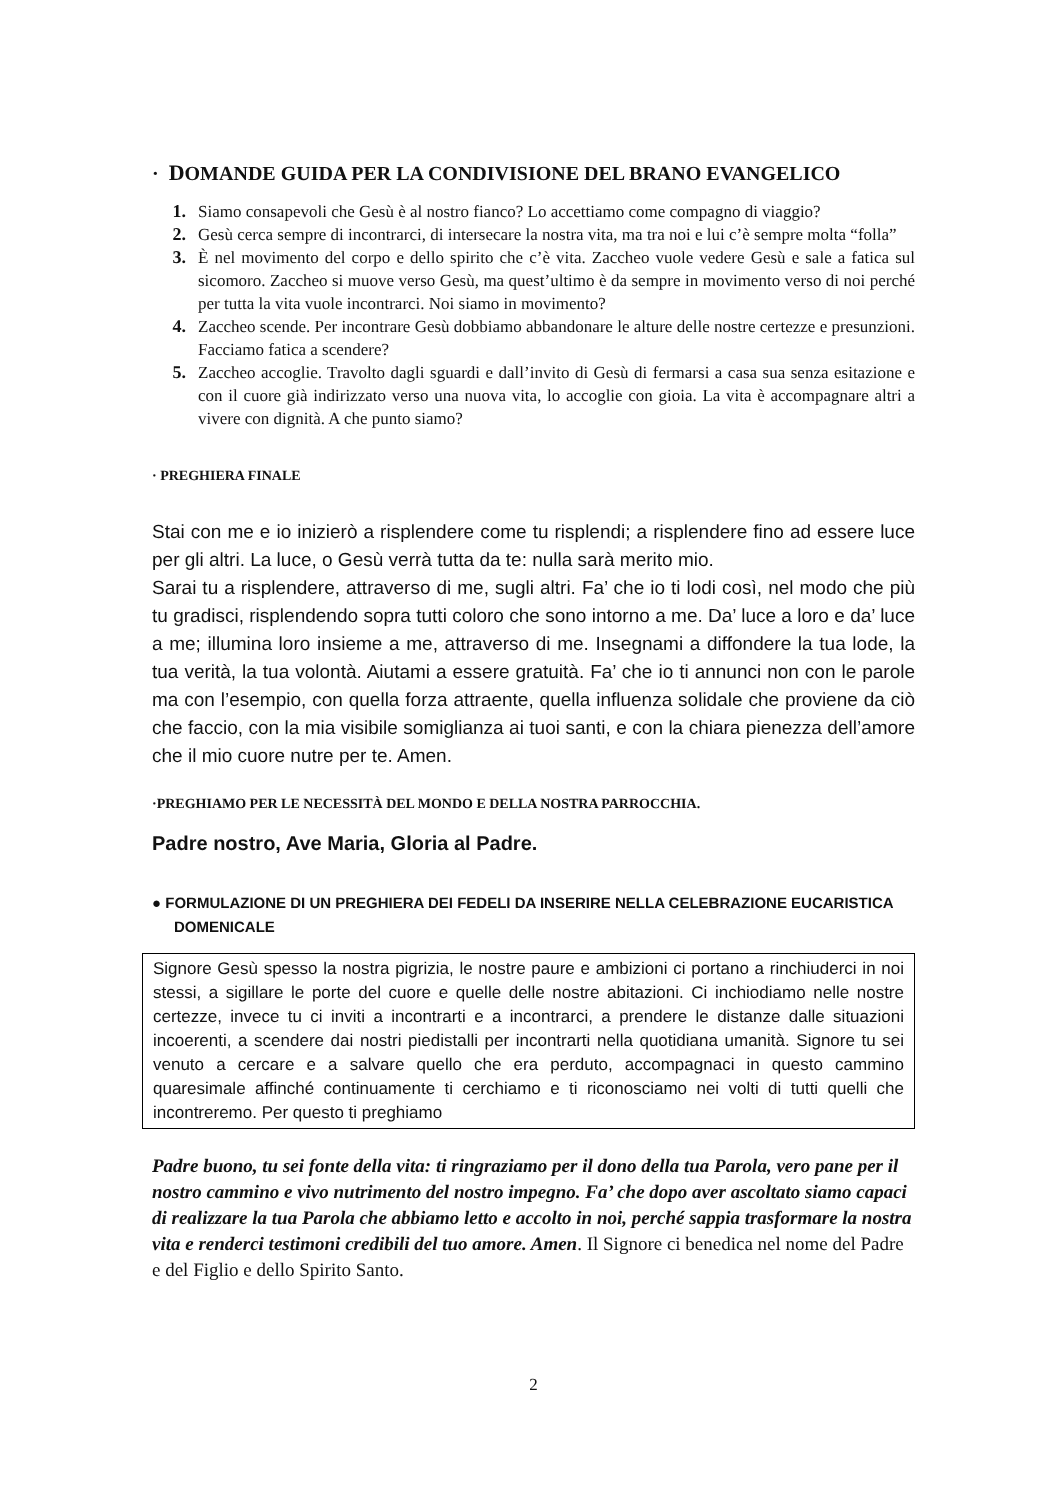· DOMANDE GUIDA PER LA CONDIVISIONE DEL BRANO EVANGELICO
1. Siamo consapevoli che Gesù è al nostro fianco? Lo accettiamo come compagno di viaggio?
2. Gesù cerca sempre di incontrarci, di intersecare la nostra vita, ma tra noi e lui c’è sempre molta “folla”
3. È nel movimento del corpo e dello spirito che c’è vita. Zaccheo vuole vedere Gesù e sale a fatica sul sicomoro. Zaccheo si muove verso Gesù, ma quest’ultimo è da sempre in movimento verso di noi perché per tutta la vita vuole incontrarci. Noi siamo in movimento?
4. Zaccheo scende. Per incontrare Gesù dobbiamo abbandonare le alture delle nostre certezze e presunzioni. Facciamo fatica a scendere?
5. Zaccheo accoglie. Travolto dagli sguardi e dall’invito di Gesù di fermarsi a casa sua senza esitazione e con il cuore già indirizzato verso una nuova vita, lo accoglie con gioia. La vita è accompagnare altri a vivere con dignità. A che punto siamo?
· PREGHIERA FINALE
Stai con me e io inizierò a risplendere come tu risplendi; a risplendere fino ad essere luce per gli altri. La luce, o Gesù verrà tutta da te: nulla sarà merito mio.
Sarai tu a risplendere, attraverso di me, sugli altri. Fa’ che io ti lodi così, nel modo che più tu gradisci, risplendendo sopra tutti coloro che sono intorno a me. Da’ luce a loro e da’ luce a me; illumina loro insieme a me, attraverso di me. Insegnami a diffondere la tua lode, la tua verità, la tua volontà. Aiutami a essere gratuità. Fa’ che io ti annunci non con le parole ma con l’esempio, con quella forza attraente, quella influenza solidale che proviene da ciò che faccio, con la mia visibile somiglianza ai tuoi santi, e con la chiara pienezza dell’amore che il mio cuore nutre per te. Amen.
·PREGHIAMO PER LE NECESSITÀ DEL MONDO E DELLA NOSTRA PARROCCHIA.
Padre nostro, Ave Maria, Gloria al Padre.
● FORMULAZIONE DI UN PREGHIERA DEI FEDELI DA INSERIRE NELLA CELEBRAZIONE EUCARISTICA DOMENICALE
Signore Gesù spesso la nostra pigrizia, le nostre paure e ambizioni ci portano a rinchiuderci in noi stessi, a sigillare le porte del cuore e quelle delle nostre abitazioni. Ci inchiodiamo nelle nostre certezze, invece tu ci inviti a incontrarti e a incontrarci, a prendere le distanze dalle situazioni incoerenti, a scendere dai nostri piedistalli per incontrarti nella quotidiana umanità. Signore tu sei venuto a cercare e a salvare quello che era perduto, accompagnaci in questo cammino quaresimale affinché continuamente ti cerchiamo e ti riconosciamo nei volti di tutti quelli che incontreremo. Per questo ti preghiamo
Padre buono, tu sei fonte della vita: ti ringraziamo per il dono della tua Parola, vero pane per il nostro cammino e vivo nutrimento del nostro impegno. Fa’ che dopo aver ascoltato siamo capaci di realizzare la tua Parola che abbiamo letto e accolto in noi, perché sappia trasformare la nostra vita e renderci testimoni credibili del tuo amore. Amen. Il Signore ci benedica nel nome del Padre e del Figlio e dello Spirito Santo.
2